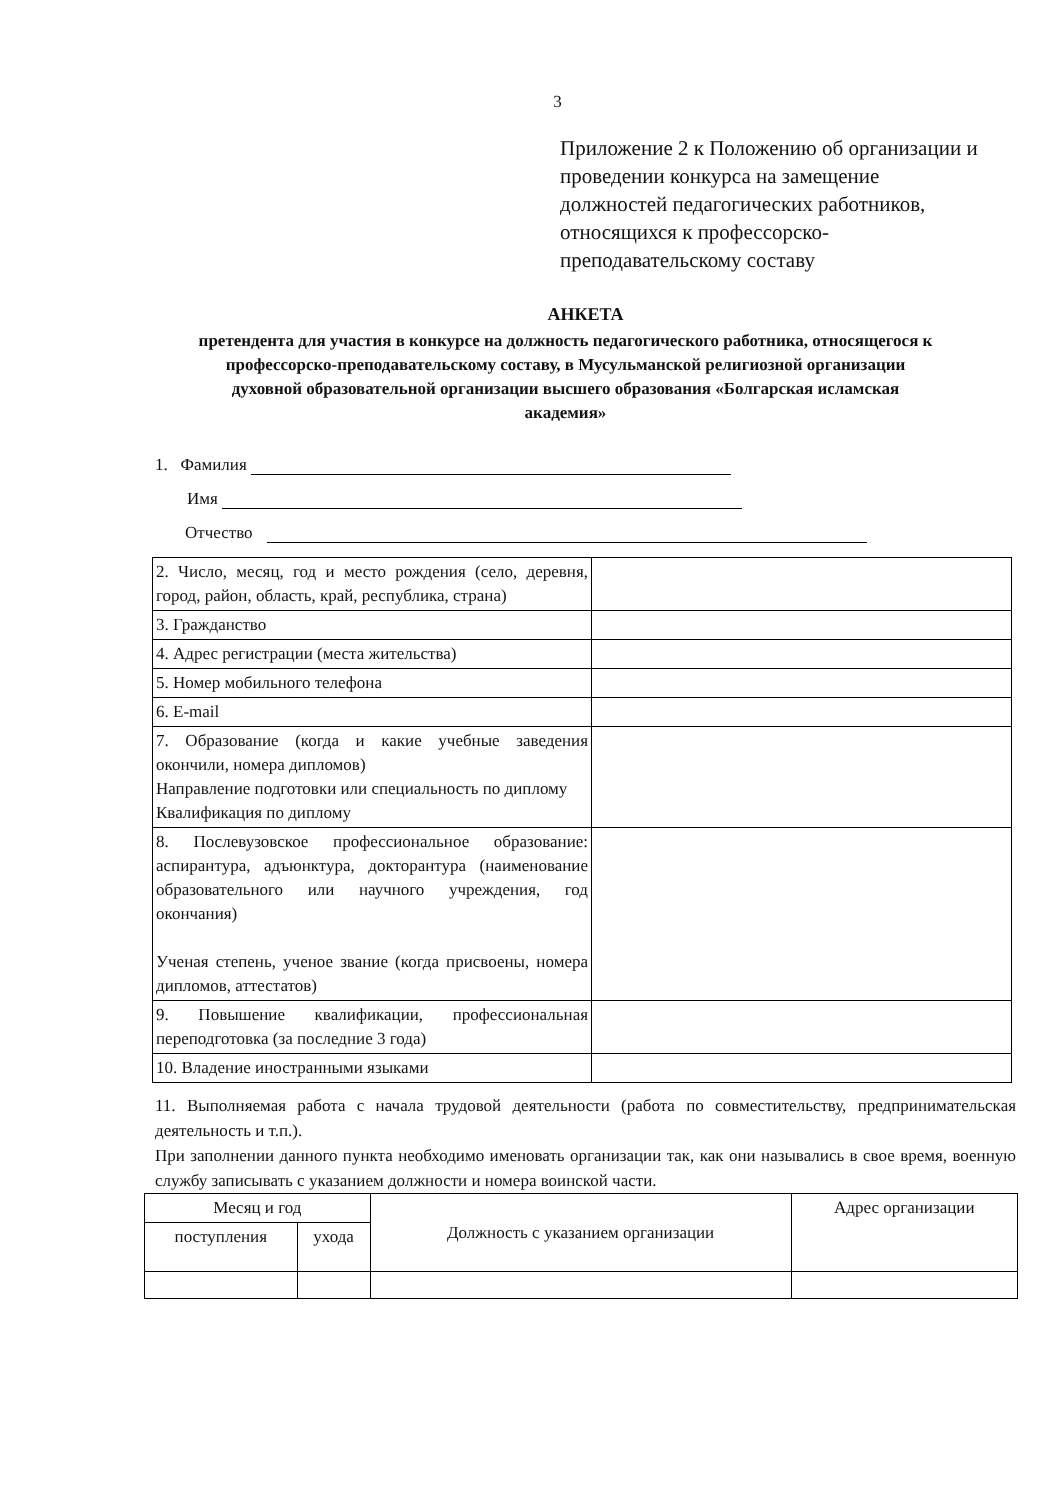3
Приложение 2 к Положению об организации и проведении конкурса на замещение должностей педагогических работников, относящихся к профессорско-преподавательскому составу
АНКЕТА
претендента для участия в конкурсе на должность педагогического работника, относящегося к профессорско-преподавательскому составу, в Мусульманской религиозной организации духовной образовательной организации высшего образования «Болгарская исламская академия»
1. Фамилия
Имя
Отчество
| 2. Число, месяц, год и место рождения (село, деревня, город, район, область, край, республика, страна) | |
| 3. Гражданство | |
| 4. Адрес регистрации (места жительства) | |
| 5. Номер мобильного телефона | |
| 6. E-mail | |
| 7. Образование (когда и какие учебные заведения окончили, номера дипломов) Направление подготовки или специальность по диплому Квалификация по диплому | |
| 8. Послевузовское профессиональное образование: аспирантура, адъюнктура, докторантура (наименование образовательного или научного учреждения, год окончания) Ученая степень, ученое звание (когда присвоены, номера дипломов, аттестатов) | |
| 9. Повышение квалификации, профессиональная переподготовка (за последние 3 года) | |
| 10. Владение иностранными языками | |
11. Выполняемая работа с начала трудовой деятельности (работа по совместительству, предпринимательская деятельность и т.п.).
При заполнении данного пункта необходимо именовать организации так, как они назывались в свое время, военную службу записывать с указанием должности и номера воинской части.
| Месяц и год | | Должность с указанием организации | Адрес организации |
| поступления | ухода | | |